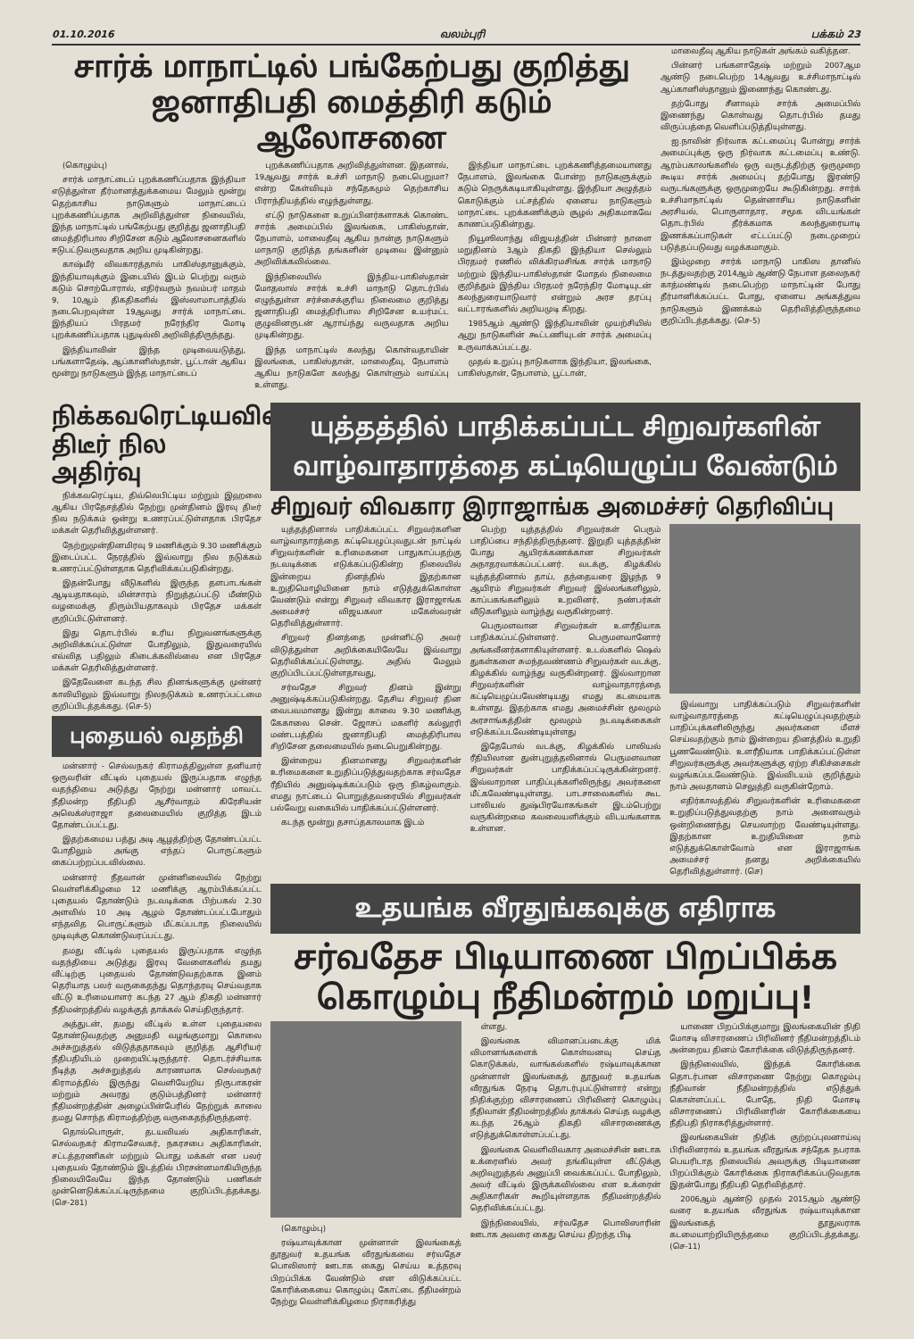01.10.2016 வலம்புரி பக்கம் 23
சார்க் மாநாட்டில் பங்கேற்பது குறித்து
ஜனாதிபதி மைத்திரி கடும் ஆலோசனை
(கொழும்பு)
சார்க் மாநாட்டைப் புறக்கணிப்பதாக இந்தியா எடுத்துள்ள தீர்மானத்துக்கமைய மேலும் மூன்று தெற்காசிய நாடுகளும் மாநாட்டைப் புறக்கணிப்பதாக அறிவித்துள்ள நிலையில், இந்த மாநாட்டில் பங்கேற்பது குறித்து ஜனாதிபதி மைத்திரிபால சிறிசேன கடும் ஆலோசனைகளில் ஈடுபட்டுவருவதாக அறிய முடிகின்றது.
காஷ்மீர் விவகாரத்தால் பாகிஸ்தானுக்கும், இந்தியாவுக்கும் இடையில் இடம் பெற்று வரும் கடும் சொற்போரால், எதிர்வரும் நவம்பர் மாதம் 9, 10ஆம் திகதிகளில் இஸ்லாமாபாத்தில் நடைபெறவுள்ள 19ஆவது சார்க் மாநாட்டை இந்தியப் பிரதமர் நரேந்திர மோடி புறக்கணிப்பதாக புதுடில்லி அறிவித்திருந்தது.
இந்தியாவின் இந்த முடிவையடுத்து, பங்களாதேஷ், ஆப்கானிஸ்தான், பூட்டான் ஆகிய மூன்று நாடுகளும் இந்த மாநாட்டைப்
புறக்கணிப்பதாக அறிவித்துள்ளன. இதனால், 19ஆவது சார்க் உச்சி மாநாடு நடைபெறுமா? என்ற கேள்வியும் சந்தேகமும் தெற்காசிய பிராந்தியத்தில் எழுந்துள்ளது.
எட்டு நாடுகளை உறுப்பினர்களாகக் கொண்ட சார்க் அமைப்பில் இலங்கை, பாகிஸ்தான், நேபாளம், மாலைதீவு ஆகிய நான்கு நாடுகளும் மாநாடு குறித்த தங்களின் முடிவை இன்னும் அறிவிக்கவில்லை.
இந்நிலையில் இந்திய-பாகிஸ்தான் மோதலால் சார்க் உச்சி மாநாடு தொடர்பில் எழுந்துள்ள சர்ச்சைக்குரிய நிலைமை குறித்து ஜனாதிபதி மைத்திரிபால சிறிசேன உயர்மட்ட குழுவினருடன் ஆராய்ந்து வருவதாக அறிய முடிகின்றது.
இந்த மாநாட்டில் கலந்து கொள்வதாயின் இலங்கை, பாகிஸ்தான், மாலைதீவு, நேபாளம் ஆகிய நாடுகளே கலந்து கொள்ளும் வாய்ப்பு உள்ளது.
இந்தியா மாநாட்டை புறக்கணித்தமையானது நேபாளம், இலங்கை போன்ற நாடுகளுக்கும் கடும் நெருக்கடியாகியுள்ளது. இந்தியா அழுத்தம் கொடுக்கும் பட்சத்தில் ஏனைய நாடுகளும் மாநாட்டை புறக்கணிக்கும் சூழல் அதிகமாகவே காணப்படுகின்றது.
நியூஸிலாந்து விஜயத்தின் பின்னர் நாளை மறுதினம் 3ஆம் திகதி இந்தியா செல்லும் பிரதமர் ரணில் விக்கிரமசிங்க சார்க் மாநாடு மற்றும் இந்திய-பாகிஸ்தான் மோதல் நிலைமை குறித்தும் இந்திய பிரதமர் நரேந்திர மோடியுடன் கலந்துரையாடுவார் என்றும் அரச தரப்பு வட்டாரங்களில் அறியமுடி கிறது.
1985ஆம் ஆண்டு இந்தியாவின் முயற்சியில் ஆறு நாடுகளின் கூட்டணியுடன் சார்க் அமைப்பு உருவாக்கப்பட்டது.
முதல் உறுப்பு நாடுகளாக இந்தியா, இலங்கை, பாகிஸ்தான், நேபாளம், பூட்டான்,
மாலைதீவு ஆகிய நாடுகள் அங்கம் வகித்தன.
பின்னர் பங்களாதேஷ் மற்றும் 2007ஆம ஆண்டு நடைபெற்ற 14ஆவது உச்சிமாநாட்டில் ஆப்கானிஸ்தானும் இணைந்து கொண்டது.
தற்போது சீனாவும் சார்க் அமைப்பில் இணைந்து கொள்வது தொடர்பில் தமது விருப்பத்தை வெளிப்படுத்தியுள்ளது.
ஐ.நாவின் நிர்வாக கட்டமைப்பு போன்று சார்க் அமைப்புக்கு ஒரு நிர்வாக கட்டமைப்பு உண்டு. ஆரம்பகாலங்களில் ஒரு வருடத்திற்கு ஒருமுறை கூடிய சார்க் அமைப்பு தற்போது இரண்டு வருடங்களுக்கு ஒருமுறையே கூடுகின்றது. சார்க் உச்சிமாநாட்டில் தென்னாசிய நாடுகளின் அரசியல், பொருளாதார, சமூக விடயங்கள் தொடர்பில் தீர்க்கமாக கலந்துரையாடி இணக்கப்பாடுகள் எட்டப்பட்டு நடைமுறைப் படுத்தப்படுவது வழக்கமாகும்.
இம்முறை சார்க் மாநாடு பாகிஸ தானில் நடத்துவதற்கு 2014ஆம் ஆண்டு நேபாள தலைநகர் காத்மண்டில் நடைபெற்ற மாநாட்டின் போது தீர்மானிக்கப்பட்ட போது, ஏனைய அங்கத்துவ நாடுகளும் இணக்கம் தெரிவித்திருந்தமை குறிப்பிடத்தக்கது. (செ-5)
நிக்கவரெட்டியவில் திடீர் நில அதிர்வு
நிக்கவரெட்டிய, திவ்லெபிட்டிய மற்றும் இஹலை ஆகிய பிரதேசத்தில் நேற்று முன்தினம் இரவு திடீர் நில நடுக்கம் ஒன்று உணரப்பட்டுள்ளதாக பிரதேச மக்கள் தெரிவித்துள்ளனர்.
நேற்றுமுன்தினமிரவு 9 மணிக்கும் 9.30 மணிக்கும் இடைப்பட்ட நேரத்தில் இவ்வாறு நில நடுக்கம் உணரப்பட்டுள்ளதாக தெரிவிக்கப்படுகின்றது.
இதன்போது வீடுகளில் இருந்த தளபாடங்கள் ஆடியதாகவும், மின்சாரம் நிறுத்தப்பட்டு மீண்டும் வழமைக்கு திரும்பியதாகவும் பிரதேச மக்கள் குறிப்பிட்டுள்ளனர்.
இது தொடர்பில் உரிய நிறுவனங்களுக்கு அறிவிக்கப்பட்டுள்ள போதிலும், இதுவரையில் எவ்வித பதிலும் கிடைக்கவில்லை என பிரதேச மக்கள் தெரிவித்துள்ளனர்.
இதேவேளை கடந்த சில தினங்களுக்கு முன்னர் காலியிலும் இவ்வாறு நிலநடுக்கம் உணரப்பட்டமை குறிப்பிடத்தக்கது. (செ-5)
புதையல் வதந்தி
மன்னார் - செல்வநகர் கிராமத்திலுள்ள தனியார் ஒருவரின் வீட்டில் புதையல் இருப்பதாக எழுந்த வதந்தியை அடுத்து நேற்று மன்னார் மாவட்ட நீதிமன்ற நீதிபதி ஆசீர்வாதம் கிரேசியன் அலெக்ஸ்ராஜா தலைமையில் குறித்த இடம் தோண்டப்பட்டது.
இதற்கமைய பத்து அடி ஆழத்திற்கு தோண்டப்பட்ட போதிலும் அங்கு எந்தப் பொருட்களும் கைப்பற்றப்படவில்லை.
மன்னார் நீதவான் முன்னிலையில் நேற்று வெள்ளிக்கிழமை 12 மணிக்கு ஆரம்பிக்கப்பட்ட புதையல் தோண்டும் நடவடிக்கை பிற்பகல் 2.30 அளவில் 10 அடி ஆழம் தோண்டப்பட்டபோதும் எந்தவித பொருட்களும் மீட்கப்படாத நிலையில் முடிவுக்கு கொண்டுவரப்பட்டது.
தமது வீட்டில் புதையல் இருப்பதாக எழுந்த வதந்தியை அடுத்து இரவு வேளைகளில் தமது வீட்டிற்கு புதையல் தோண்டுவதற்காக இனம் தெரியாத பலர் வருகைதந்து தொந்தரவு செய்வதாக வீட்டு உரிமையாளர் கடந்த 27 ஆம் திகதி மன்னார் நீதிமன்றத்தில் வழக்குத் தாக்கல் செய்திருந்தார்.
அத்துடன், தமது வீட்டில் உள்ள புதையலை தோண்டுவதற்கு அனுமதி வழங்குமாறு கொலை அச்சுறுத்தல் விடுத்ததாகவும் குறித்த ஆசிரியர் நீதிபதியிடம் முறையிட்டிருந்தார். தொடர்ச்சியாக நீடித்த அச்சுறுத்தல் காரணமாக செல்வநகர் கிராமத்தில் இருந்து வெளியேறிய நிருபாகரன் மற்றும் அவரது குடும்பத்தினர் மன்னார் நீதிமன்றத்தின் அழைப்பின்பேரில் நேற்றுக் காலை தமது சொந்த கிராமத்திற்கு வருகைதந்திருந்தனர்.
தொல்பொருள், தடயவியல் அதிகாரிகள், செல்வநகர் கிராமசேவகர், நகரசபை அதிகாரிகள், சட்டத்தரணிகள் மற்றும் பொது மக்கள் என பலர் புதையல் தோண்டும் இடத்தில் பிரசன்னமாகியிருந்த நிலையிலேயே இந்த தோண்டும் பணிகள் முன்னெடுக்கப்பட்டிருந்தமை குறிப்பிடத்தக்கது. (செ-281)
யுத்தத்தில் பாதிக்கப்பட்ட சிறுவர்களின்
வாழ்வாதாரத்தை கட்டியெழுப்ப வேண்டும்
சிறுவர் விவகார இராஜாங்க அமைச்சர் தெரிவிப்பு
யுத்தத்தினால் பாதிக்கப்பட்ட சிறுவர்களின வாழ்வாதாரத்தை கட்டியெழுப்புவதுடன் நாட்டில் சிறுவர்களின் உரிமைகளை பாதுகாப்பதற்கு நடவடிக்கை எடுக்கப்படுகின்ற நிலையில் இன்றைய தினத்தில் இதற்கான உறுதிமொழியினை நாம் எடுத்துக்கொள்ள வேண்டும் என்று சிறுவர் விவகார இராஜாங்க அமைச்சர் விஜயகலா மகேஸ்வரன் தெரிவித்துள்ளார்.
சிறுவர் தினத்தை முன்னிட்டு அவர் விடுத்துள்ள அறிக்கையிலேயே இவ்வாறு தெரிவிக்கப்பட்டுள்ளது. அதில் மேலும் குறிப்பிடப்பட்டுள்ளதாவது,
சர்வதேச சிறுவர் தினம் இன்று அனுஷ்டிக்கப்படுகின்றது. தேசிய சிறுவர் தின வைபவமானது இன்று காலை 9.30 மணிக்கு கேகாலை சென். ஜோசப் மகளிர் கல்லூரி மண்டபத்தில் ஜனாதிபதி மைத்திரிபால சிறிசேன தலைமையில் நடைபெறுகின்றது.
இன்றைய தினமானது சிறுவர்களின் உரிமைகளை உறுதிப்படுத்துவதற்காக சர்வதேச ரீதியில் அனுஷ்டிக்கப்படும் ஒரு நிகழ்வாகும். எமது நாட்டைப் பொறுத்தவரையில் சிறுவர்கள் பல்வேறு வகையில் பாதிக்கப்பட்டுள்ளனர்.
கடந்த மூன்று தசாப்தகாலமாக இடம்
பெற்ற யுத்தத்தில் சிறுவர்கள் பெரும் பாதிப்பை சந்தித்திருந்தனர். இறுதி யுத்தத்தின் போது ஆயிரக்கணக்கான சிறுவர்கள் அநாதரவாக்கப்பட்டனர். வடக்கு, கிழக்கில் யுத்தத்தினால் தாய், தந்தையரை இழந்த 9 ஆயிரம் சிறுவர்கள் சிறுவர் இல்லங்களிலும், காப்பகங்களிலும் உறவினர், நண்பர்கள் வீடுகளிலும் வாழ்ந்து வருகின்றனர்.
பெருமளவான சிறுவர்கள் உளரீதியாக பாதிக்கப்பட்டுள்ளனர். பெருமளவானோர் அங்கவீனர்களாகியுள்ளனர். உடல்களில் ஷெல் துகள்களை சுமந்தவண்ணம் சிறுவர்கள் வடக்கு, கிழக்கில் வாழ்ந்து வருகின்றனர். இவ்வாறான சிறுவர்களின் வாழ்வாதாரத்தை கட்டியெழுப்பவேண்டியது எமது கடமையாக உள்ளது. இதற்காக எமது அமைச்சின் மூலமும் அரசாங்கத்தின் மூலமும் நடவடிக்கைகள் எடுக்கப்படவேண்டியுள்ளது
இதேபோல் வடக்கு, கிழக்கில் பாலியல் ரீதியிலான துன்புறுத்தலினால் பெருமளவான சிறுவர்கள் பாதிக்கப்பட்டிருக்கின்றனர். இவ்வாறான பாதிப்புக்களிலிருந்து அவர்களை மீட்கவேண்டியுள்ளது. பாடசாலைகளில் கூட பாலியல் துஷ்பிரயோகங்கள் இடம்பெற்று வருகின்றமை கவலையளிக்கும் விடயங்களாக உள்ளன.
இவ்வாறு பாதிக்கப்படும் சிறுவர்களின் வாழ்வாதாரத்தை கட்டியெழுப்புவதற்கும் பாதிப்புக்களிலிருந்து அவர்களை மீளச் செய்வதற்கும் நாம் இன்றைய தினத்தில் உறுதி பூணவேண்டும். உளரீதியாக பாதிக்கப்பட்டுள்ள சிறுவர்களுக்கு அவர்களுக்கு ஏற்ற சிகிச்சைகள் வழங்கப்படவேண்டும். இவ்விடயம் குறித்தும் நாம் அவதானம் செலுத்தி வருகின்றோம்.
எதிர்காலத்தில் சிறுவர்களின் உரிமைகளை உறுதிப்படுத்துவதற்கு நாம் அனைவரும் ஒன்றிணைந்து செயலாற்ற வேண்டியுள்ளது. இதற்கான உறுதியினை நாம் எடுத்துக்கொள்வோம் என இராஜாங்க அமைச்சர் தனது அறிக்கையில் தெரிவித்துள்ளார். (செ)
உதயங்க வீரதுங்கவுக்கு எதிராக
சர்வதேச பிடியாணை பிறப்பிக்க
கொழும்பு நீதிமன்றம் மறுப்பு!
(கொழும்பு)
ரஷ்யாவுக்கான முன்னாள் இலங்கைத் தூதுவர் உதயங்க வீரதுங்கவை சர்வதேச பொலிஸார் ஊடாக கைது செய்ய உத்தரவு பிறப்பிக்க வேண்டும் என விடுக்கப்பட்ட கோரிக்கையை கொழும்பு கோட்டை நீதிமன்றம் நேற்று வெள்ளிக்கிழமை நிராகரித்து
ள்ளது.
இலங்கை விமானப்படைக்கு மிக் விமானங்களைக் கொள்வனவு செய்த கொடுக்கல், வாங்கல்களில் ரஷ்யாவுக்கான முன்னாள் இலங்கைத் தூதுவர் உதயங்க வீரதுங்க நேரடி தொடர்புபட்டுள்ளார் என்று நிதிக்குற்ற விசாரணைப் பிரிவினர் கொழும்பு நீதிவான் நீதிமன்றத்தில் தாக்கல் செய்த வழக்கு கடந்த 26ஆம் திகதி விசாரணைக்கு எடுத்துக்கொள்ளப்பட்டது.
இலங்கை வெளிவிவகார அமைச்சின் ஊடாக உக்ரைனில் அவர் தங்கியுள்ள வீட்டுக்கு அறிவுறுத்தல் அனுப்பி வைக்கப்பட்ட போதிலும், அவர் வீட்டில் இருக்கவில்லை என உக்ரைன் அதிகாரிகள் கூறியுள்ளதாக நீதிமன்றத்தில் தெரிவிக்கப்பட்டது.
இந்நிலையில், சர்வதேச பொலிஸாரின் ஊடாக அவரை கைது செய்ய திறந்த பிடி
யாணை பிறப்பிக்குமாறு இலங்கையின் நிதி மோசடி விசாரணைப் பிரிவினர் நீதிமன்றத்திடம் அன்றைய தினம் கோரிக்கை விடுத்திருந்தனர்.
இந்நிலையில், இந்தக் கோரிக்கை தொடர்பான விசாரணை நேற்று கொழும்பு நீதிவான் நீதிமன்றத்தில் எடுத்துக் கொள்ளப்பட்ட போதே, நிதி மோசடி விசாரணைப் பிரிவினரின் கோரிக்கையை நீதிபதி நிராகரித்துள்ளார்.
இலங்கையின் நிதிக் குற்றப்புலனாய்வு பிரிவினரால் உதயங்க வீரதுங்க சந்தேக நபராக பெயரிடாத நிலையில் அவருக்கு பிடியாணை பிறப்பிக்கும் கோரிக்கை நிராகரிக்கப்படுவதாக இதன்போது நீதிபதி தெரிவித்தார்.
2006ஆம் ஆண்டு முதல் 2015ஆம் ஆண்டு வரை உதயங்க வீரதுங்க ரஷ்யாவுக்கான இலங்கைத் தூதுவராக கடமையாற்றியிருந்தமை குறிப்பிடத்தக்கது. (செ-11)